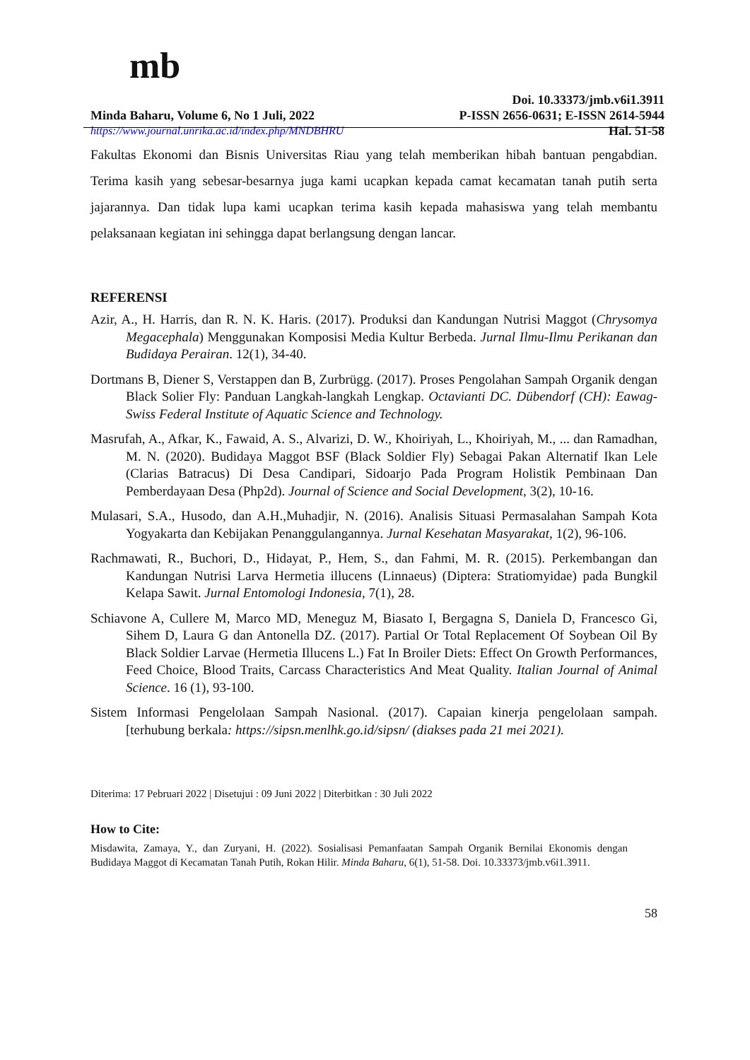mb
Doi. 10.33373/jmb.v6i1.3911
Minda Baharu, Volume 6, No 1 Juli, 2022 P-ISSN 2656-0631; E-ISSN 2614-5944
https://www.journal.unrika.ac.id/index.php/MNDBHRU Hal. 51-58
Fakultas Ekonomi dan Bisnis Universitas Riau yang telah memberikan hibah bantuan pengabdian. Terima kasih yang sebesar-besarnya juga kami ucapkan kepada camat kecamatan tanah putih serta jajarannya. Dan tidak lupa kami ucapkan terima kasih kepada mahasiswa yang telah membantu pelaksanaan kegiatan ini sehingga dapat berlangsung dengan lancar.
REFERENSI
Azir, A., H. Harris, dan R. N. K. Haris. (2017). Produksi dan Kandungan Nutrisi Maggot (Chrysomya Megacephala) Menggunakan Komposisi Media Kultur Berbeda. Jurnal Ilmu-Ilmu Perikanan dan Budidaya Perairan. 12(1), 34-40.
Dortmans B, Diener S, Verstappen dan B, Zurbrügg. (2017). Proses Pengolahan Sampah Organik dengan Black Solier Fly: Panduan Langkah-langkah Lengkap. Octavianti DC. Dübendorf (CH): Eawag-Swiss Federal Institute of Aquatic Science and Technology.
Masrufah, A., Afkar, K., Fawaid, A. S., Alvarizi, D. W., Khoiriyah, L., Khoiriyah, M., ... dan Ramadhan, M. N. (2020). Budidaya Maggot BSF (Black Soldier Fly) Sebagai Pakan Alternatif Ikan Lele (Clarias Batracus) Di Desa Candipari, Sidoarjo Pada Program Holistik Pembinaan Dan Pemberdayaan Desa (Php2d). Journal of Science and Social Development, 3(2), 10-16.
Mulasari, S.A., Husodo, dan A.H.,Muhadjir, N. (2016). Analisis Situasi Permasalahan Sampah Kota Yogyakarta dan Kebijakan Penanggulangannya. Jurnal Kesehatan Masyarakat, 1(2), 96-106.
Rachmawati, R., Buchori, D., Hidayat, P., Hem, S., dan Fahmi, M. R. (2015). Perkembangan dan Kandungan Nutrisi Larva Hermetia illucens (Linnaeus) (Diptera: Stratiomyidae) pada Bungkil Kelapa Sawit. Jurnal Entomologi Indonesia, 7(1), 28.
Schiavone A, Cullere M, Marco MD, Meneguz M, Biasato I, Bergagna S, Daniela D, Francesco Gi, Sihem D, Laura G dan Antonella DZ. (2017). Partial Or Total Replacement Of Soybean Oil By Black Soldier Larvae (Hermetia Illucens L.) Fat In Broiler Diets: Effect On Growth Performances, Feed Choice, Blood Traits, Carcass Characteristics And Meat Quality. Italian Journal of Animal Science. 16 (1), 93-100.
Sistem Informasi Pengelolaan Sampah Nasional. (2017). Capaian kinerja pengelolaan sampah. [terhubung berkala: https://sipsn.menlhk.go.id/sipsn/ (diakses pada 21 mei 2021).
Diterima: 17 Pebruari 2022 | Disetujui : 09 Juni 2022 | Diterbitkan : 30 Juli 2022
How to Cite:
Misdawita, Zamaya, Y., dan Zuryani, H. (2022). Sosialisasi Pemanfaatan Sampah Organik Bernilai Ekonomis dengan Budidaya Maggot di Kecamatan Tanah Putih, Rokan Hilir. Minda Baharu, 6(1), 51-58. Doi. 10.33373/jmb.v6i1.3911.
58